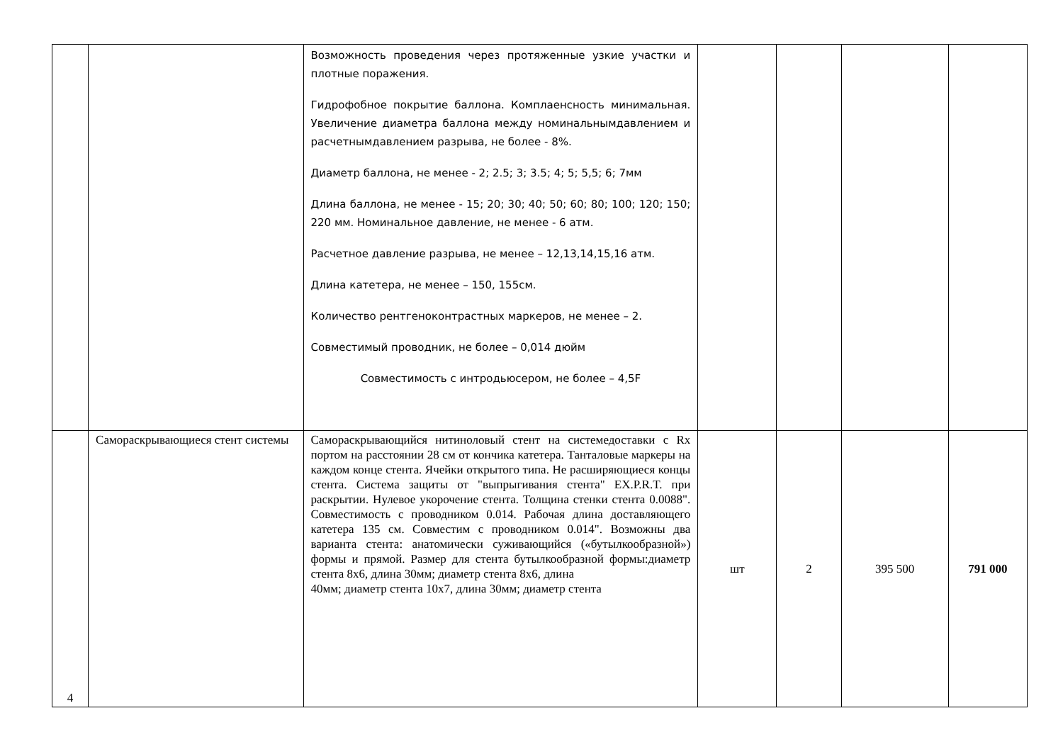| | | Возможность проведения через протяженные узкие участки и плотные поражения. Гидрофобное покрытие баллона. Комплаенсность минимальная. Увеличение диаметра баллона между номинальнымдавлением и расчетнымдавлением разрыва, не более - 8%. Диаметр баллона, не менее - 2; 2.5; 3; 3.5; 4; 5; 5,5; 6; 7мм Длина баллона, не менее - 15; 20; 30; 40; 50; 60; 80; 100; 120; 150; 220 мм. Номинальное давление, не менее - 6 атм. Расчетное давление разрыва, не менее – 12,13,14,15,16 атм. Длина катетера, не менее – 150, 155см. Количество рентгеноконтрастных маркеров, не менее – 2. Совместимый проводник, не более – 0,014 дюйм Совместимость с интродьюсером, не более – 4,5F | | | | |
| 4 | Самораскрывающиеся стент системы | Самораскрывающийся нитиноловый стент на системедоставки с Rx портом на расстоянии 28 см от кончика катетера. Танталовые маркеры на каждом конце стента. Ячейки открытого типа. Не расширяющиеся концы стента. Система защиты от "выпрыгивания стента" EX.P.R.T. при раскрытии. Нулевое укорочение стента. Толщина стенки стента 0.0088". Совместимость с проводником 0.014. Рабочая длина доставляющего катетера 135 см. Совместим с проводником 0.014". Возможны два варианта стента: анатомически суживающийся («бутылкообразной») формы и прямой. Размер для стента бутылкообразной формы:диаметр стента 8х6, длина 30мм; диаметр стента 8х6, длина 40мм; диаметр стента 10х7, длина 30мм; диаметр стента | шт | 2 | 395 500 | 791 000 |